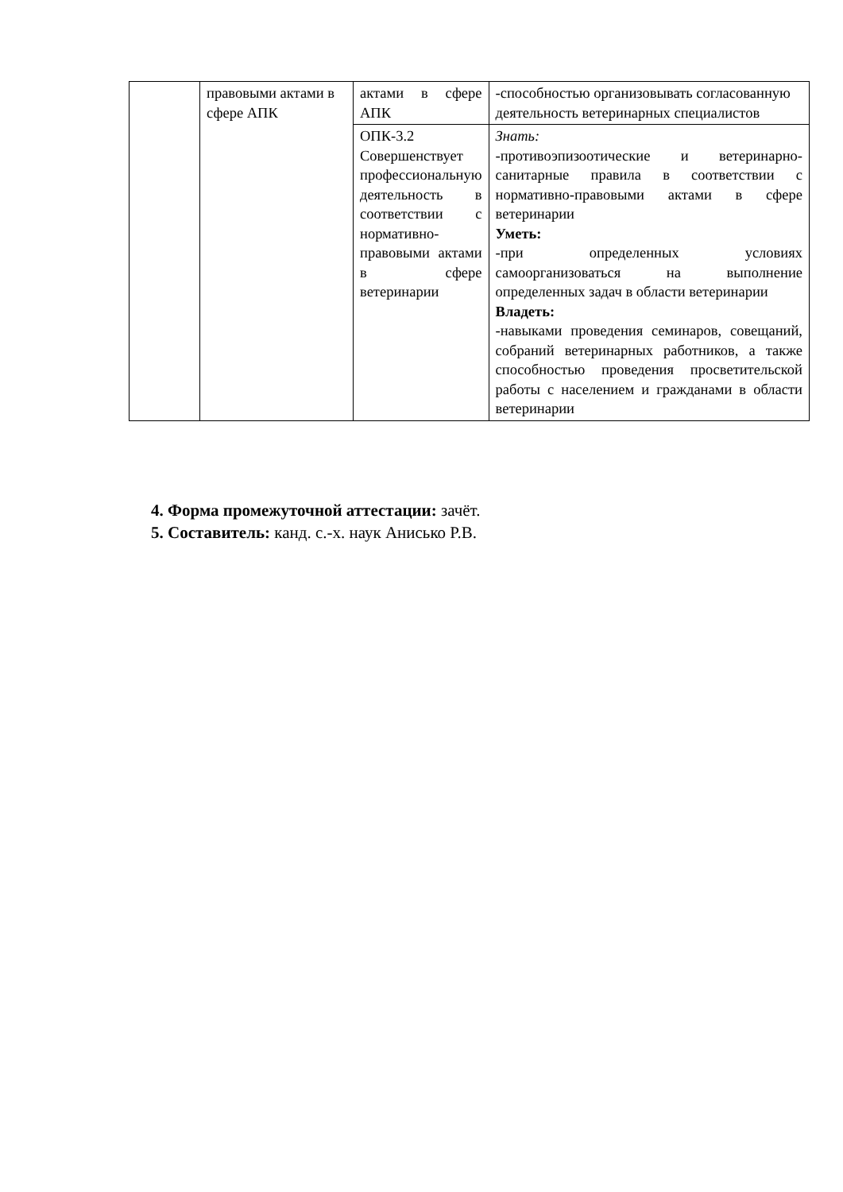| | правовыми актами в сфере АПК | актами в сфере АПК | -способностью организовывать согласованную деятельность ветеринарных специалистов |
| | | ОПК-3.2 Совершенствует профессиональную деятельность в соответствии с нормативно-правовыми актами в сфере ветеринарии | Знать: -противоэпизоотические и ветеринарно-санитарные правила в соответствии с нормативно-правовыми актами в сфере ветеринарии Уметь: -при определенных условиях самоорганизоваться на выполнение определенных задач в области ветеринарии Владеть: -навыками проведения семинаров, совещаний, собраний ветеринарных работников, а также способностью проведения просветительской работы с населением и гражданами в области ветеринарии |
4. Форма промежуточной аттестации: зачёт.
5. Составитель: канд. с.-х. наук Анисько Р.В.